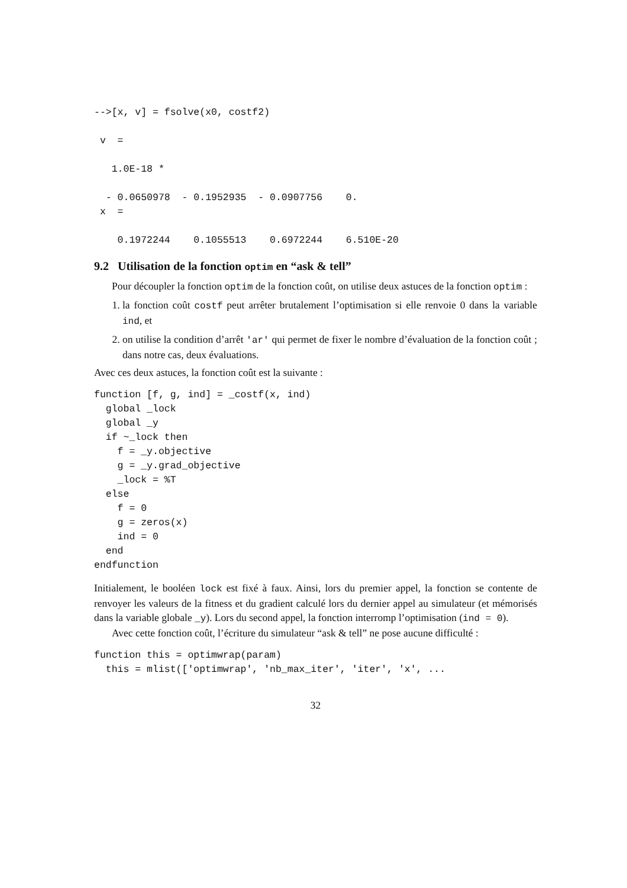-->[x, v] = fsolve(x0, costf2)

 v  =

   1.0E-18 *

  - 0.0650978  - 0.1952935  - 0.0907756    0.
 x  =

    0.1972244    0.1055513    0.6972244    6.510E-20
9.2 Utilisation de la fonction optim en “ask & tell”
Pour découpler la fonction optim de la fonction coût, on utilise deux astuces de la fonction optim :
1. la fonction coût costf peut arrêter brutalement l’optimisation si elle renvoie 0 dans la variable ind, et
2. on utilise la condition d’arrêt 'ar' qui permet de fixer le nombre d’évaluation de la fonction coût ; dans notre cas, deux évaluations.
Avec ces deux astuces, la fonction coût est la suivante :
function [f, g, ind] = _costf(x, ind)
  global _lock
  global _y
  if ~_lock then
    f = _y.objective
    g = _y.grad_objective
    _lock = %T
  else
    f = 0
    g = zeros(x)
    ind = 0
  end
endfunction
Initialement, le booléen lock est fixé à faux. Ainsi, lors du premier appel, la fonction se contente de renvoyer les valeurs de la fitness et du gradient calculé lors du dernier appel au simulateur (et mémorisés dans la variable globale _y). Lors du second appel, la fonction interromp l’optimisation (ind = 0).
Avec cette fonction coût, l’écriture du simulateur “ask & tell” ne pose aucune difficulté :
function this = optimwrap(param)
  this = mlist(['optimwrap', 'nb_max_iter', 'iter', 'x', ...
32